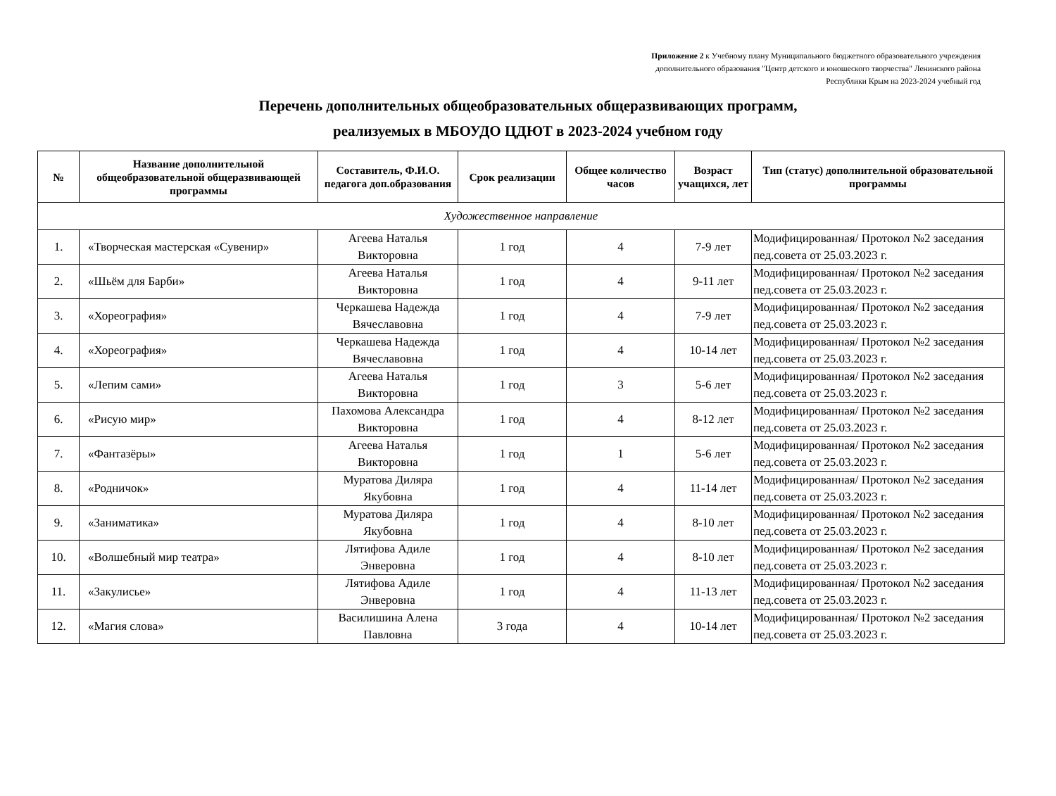Приложение 2 к Учебному плану Муниципального бюджетного образовательного учреждения
дополнительного образования "Центр детского и юношеского творчества" Ленинского района
Республики Крым на 2023-2024 учебный год
Перечень дополнительных общеобразовательных общеразвивающих программ,
реализуемых в МБОУДО ЦДЮТ в 2023-2024 учебном году
| № | Название дополнительной общеобразовательной общеразвивающей программы | Составитель, Ф.И.О. педагога доп.образования | Срок реализации | Общее количество часов | Возраст учащихся, лет | Тип (статус) дополнительной образовательной программы |
| --- | --- | --- | --- | --- | --- | --- |
| Художественное направление | | | | | | |
| 1. | «Творческая мастерская «Сувенир» | Агеева Наталья Викторовна | 1 год | 4 | 7-9 лет | Модифицированная/ Протокол №2 заседания пед.совета от 25.03.2023 г. |
| 2. | «Шьём для Барби» | Агеева Наталья Викторовна | 1 год | 4 | 9-11 лет | Модифицированная/ Протокол №2 заседания пед.совета от 25.03.2023 г. |
| 3. | «Хореография» | Черкашева Надежда Вячеславовна | 1 год | 4 | 7-9 лет | Модифицированная/ Протокол №2 заседания пед.совета от 25.03.2023 г. |
| 4. | «Хореография» | Черкашева Надежда Вячеславовна | 1 год | 4 | 10-14 лет | Модифицированная/ Протокол №2 заседания пед.совета от 25.03.2023 г. |
| 5. | «Лепим сами» | Агеева Наталья Викторовна | 1 год | 3 | 5-6 лет | Модифицированная/ Протокол №2 заседания пед.совета от 25.03.2023 г. |
| 6. | «Рисую мир» | Пахомова Александра Викторовна | 1 год | 4 | 8-12 лет | Модифицированная/ Протокол №2 заседания пед.совета от 25.03.2023 г. |
| 7. | «Фантазёры» | Агеева Наталья Викторовна | 1 год | 1 | 5-6 лет | Модифицированная/ Протокол №2 заседания пед.совета от 25.03.2023 г. |
| 8. | «Родничок» | Муратова Диляра Якубовна | 1 год | 4 | 11-14 лет | Модифицированная/ Протокол №2 заседания пед.совета от 25.03.2023 г. |
| 9. | «Заниматика» | Муратова Диляра Якубовна | 1 год | 4 | 8-10 лет | Модифицированная/ Протокол №2 заседания пед.совета от 25.03.2023 г. |
| 10. | «Волшебный мир театра» | Лятифова Адиле Энверовна | 1 год | 4 | 8-10 лет | Модифицированная/ Протокол №2 заседания пед.совета от 25.03.2023 г. |
| 11. | «Закулисье» | Лятифова Адиле Энверовна | 1 год | 4 | 11-13 лет | Модифицированная/ Протокол №2 заседания пед.совета от 25.03.2023 г. |
| 12. | «Магия слова» | Василишина Алена Павловна | 3 года | 4 | 10-14 лет | Модифицированная/ Протокол №2 заседания пед.совета от 25.03.2023 г. |